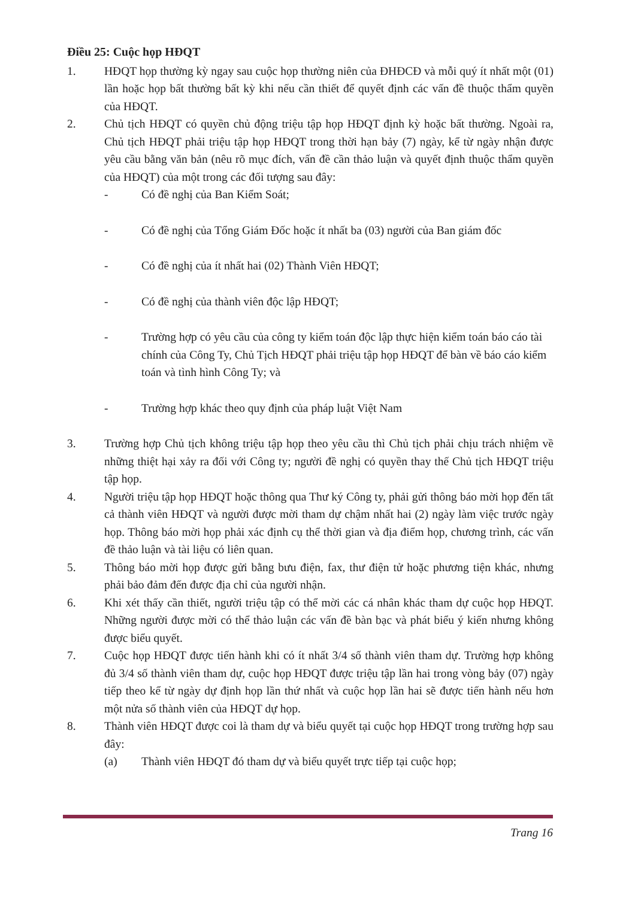Điều 25: Cuộc họp HĐQT
1. HĐQT họp thường kỳ ngay sau cuộc họp thường niên của ĐHĐCĐ và mỗi quý ít nhất một (01) lần hoặc họp bất thường bất kỳ khi nếu cần thiết để quyết định các vấn đề thuộc thẩm quyền của HĐQT.
2. Chủ tịch HĐQT có quyền chủ động triệu tập họp HĐQT định kỳ hoặc bất thường. Ngoài ra, Chủ tịch HĐQT phải triệu tập họp HĐQT trong thời hạn bảy (7) ngày, kể từ ngày nhận được yêu cầu bằng văn bản (nêu rõ mục đích, vấn đề cần thảo luận và quyết định thuộc thẩm quyền của HĐQT) của một trong các đối tượng sau đây:
- Có đề nghị của Ban Kiểm Soát;
- Có đề nghị của Tổng Giám Đốc hoặc ít nhất ba (03) người của Ban giám đốc
- Có đề nghị của ít nhất hai (02) Thành Viên HĐQT;
- Có đề nghị của thành viên độc lập HĐQT;
- Trường hợp có yêu cầu của công ty kiểm toán độc lập thực hiện kiểm toán báo cáo tài chính của Công Ty, Chủ Tịch HĐQT phải triệu tập họp HĐQT để bàn về báo cáo kiểm toán và tình hình Công Ty; và
- Trường hợp khác theo quy định của pháp luật Việt Nam
3. Trường hợp Chủ tịch không triệu tập họp theo yêu cầu thì Chủ tịch phải chịu trách nhiệm về những thiệt hại xảy ra đối với Công ty; người đề nghị có quyền thay thế Chủ tịch HĐQT triệu tập họp.
4. Người triệu tập họp HĐQT hoặc thông qua Thư ký Công ty, phải gửi thông báo mời họp đến tất cả thành viên HĐQT và người được mời tham dự chậm nhất hai (2) ngày làm việc trước ngày họp. Thông báo mời họp phải xác định cụ thể thời gian và địa điểm họp, chương trình, các vấn đề thảo luận và tài liệu có liên quan.
5. Thông báo mời họp được gửi bằng bưu điện, fax, thư điện tử hoặc phương tiện khác, nhưng phải bảo đảm đến được địa chỉ của người nhận.
6. Khi xét thấy cần thiết, người triệu tập có thể mời các cá nhân khác tham dự cuộc họp HĐQT. Những người được mời có thể thảo luận các vấn đề bàn bạc và phát biểu ý kiến nhưng không được biểu quyết.
7. Cuộc họp HĐQT được tiến hành khi có ít nhất 3/4 số thành viên tham dự. Trường hợp không đủ 3/4 số thành viên tham dự, cuộc họp HĐQT được triệu tập lần hai trong vòng bảy (07) ngày tiếp theo kể từ ngày dự định họp lần thứ nhất và cuộc họp lần hai sẽ được tiến hành nếu hơn một nửa số thành viên của HĐQT dự họp.
8. Thành viên HĐQT được coi là tham dự và biểu quyết tại cuộc họp HĐQT trong trường hợp sau đây:
(a) Thành viên HĐQT đó tham dự và biểu quyết trực tiếp tại cuộc họp;
Trang 16